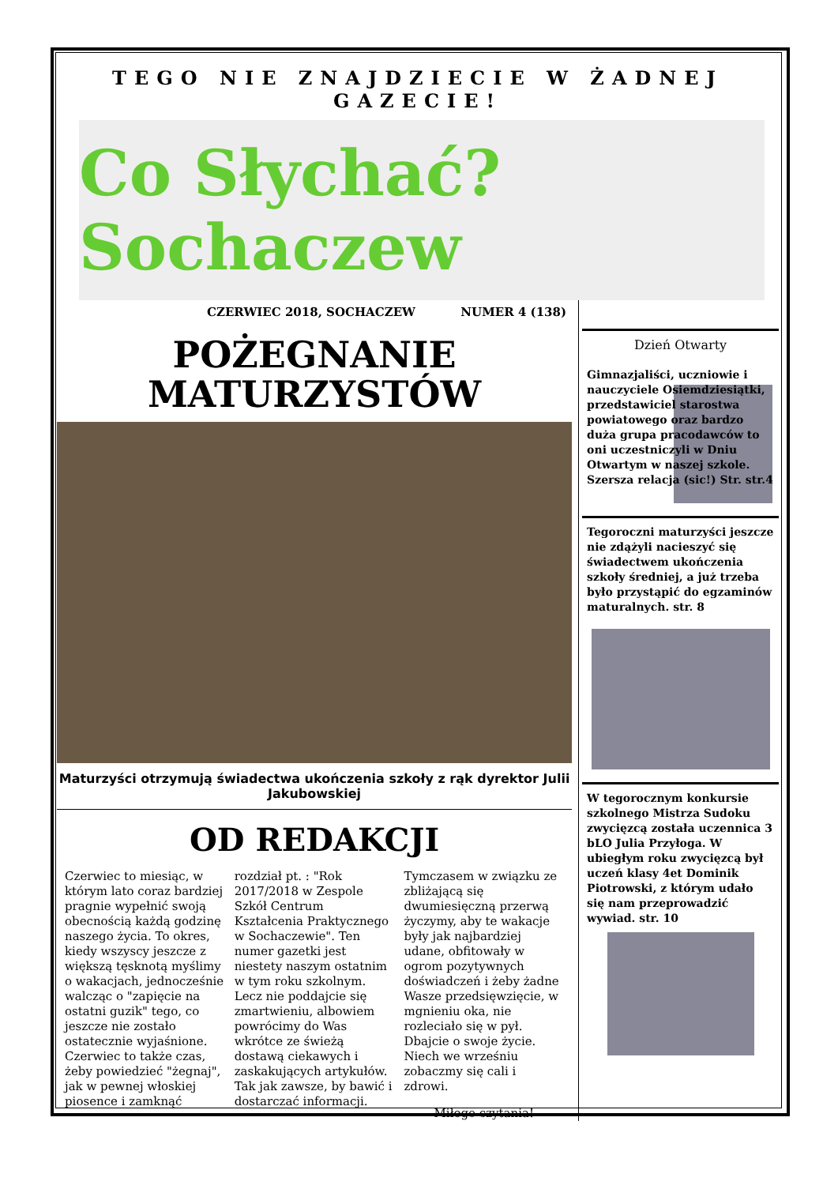TEGO NIE ZNAJDZIECIE W ŻADNEJ GAZECIE!
Co Słychać? Sochaczew
CZERWIEC 2018, SOCHACZEW NUMER 4 (138)
POŻEGNANIE
MATURZYSTÓW
Maturzyści otrzymują świadectwa ukończenia szkoły z rąk dyrektor Julii Jakubowskiej
OD REDAKCJI
Czerwiec to miesiąc, w którym lato coraz bardziej pragnie wypełnić swoją obecnością każdą godzinę naszego życia. To okres, kiedy wszyscy jeszcze z większą tęsknotą myślimy o wakacjach, jednocześnie walcząc o "zapięcie na ostatni guzik" tego, co jeszcze nie zostało ostatecznie wyjaśnione. Czerwiec to także czas, żeby powiedzieć "żegnaj", jak w pewnej włoskiej piosence i zamknąć rozdział pt. : "Rok 2017/2018 w Zespole Szkół Centrum Kształcenia Praktycznego w Sochaczewie". Ten numer gazetki jest niestety naszym ostatnim w tym roku szkolnym. Lecz nie poddajcie się zmartwieniu, albowiem powrócimy do Was wkrótce ze świeżą dostawą ciekawych i zaskakujących artykułów. Tak jak zawsze, by bawić i dostarczać informacji. Tymczasem w związku ze zbliżającą się dwumiesięczną przerwą życzymy, aby te wakacje były jak najbardziej udane, obfitowały w ogrom pozytywnych doświadczeń i żeby żadne Wasze przedsięwzięcie, w mgnieniu oka, nie rozleciało się w pył. Dbajcie o swoje życie. Niech we wrześniu zobaczmy się cali i zdrowi.
Miłego czytania!
Dzień Otwarty
Gimnazjaliści, uczniowie i nauczyciele Osiemdziesiątki, przedstawiciel starostwa powiatowego oraz bardzo duża grupa pracodawców to oni uczestniczyli w Dniu Otwartym w naszej szkole. Szersza relacja (sic!) Str. str.4
Tegoroczni maturzyści jeszcze nie zdążyli nacieszyć się świadectwem ukończenia szkoły średniej, a już trzeba było przystąpić do egzaminów maturalnych. str. 8
W tegorocznym konkursie szkolnego Mistrza Sudoku zwycięzcą została uczennica 3 bLO Julia Przyłoga. W ubiegłym roku zwycięzcą był uczeń klasy 4et Dominik Piotrowski, z którym udało się nam przeprowadzić wywiad. str. 10